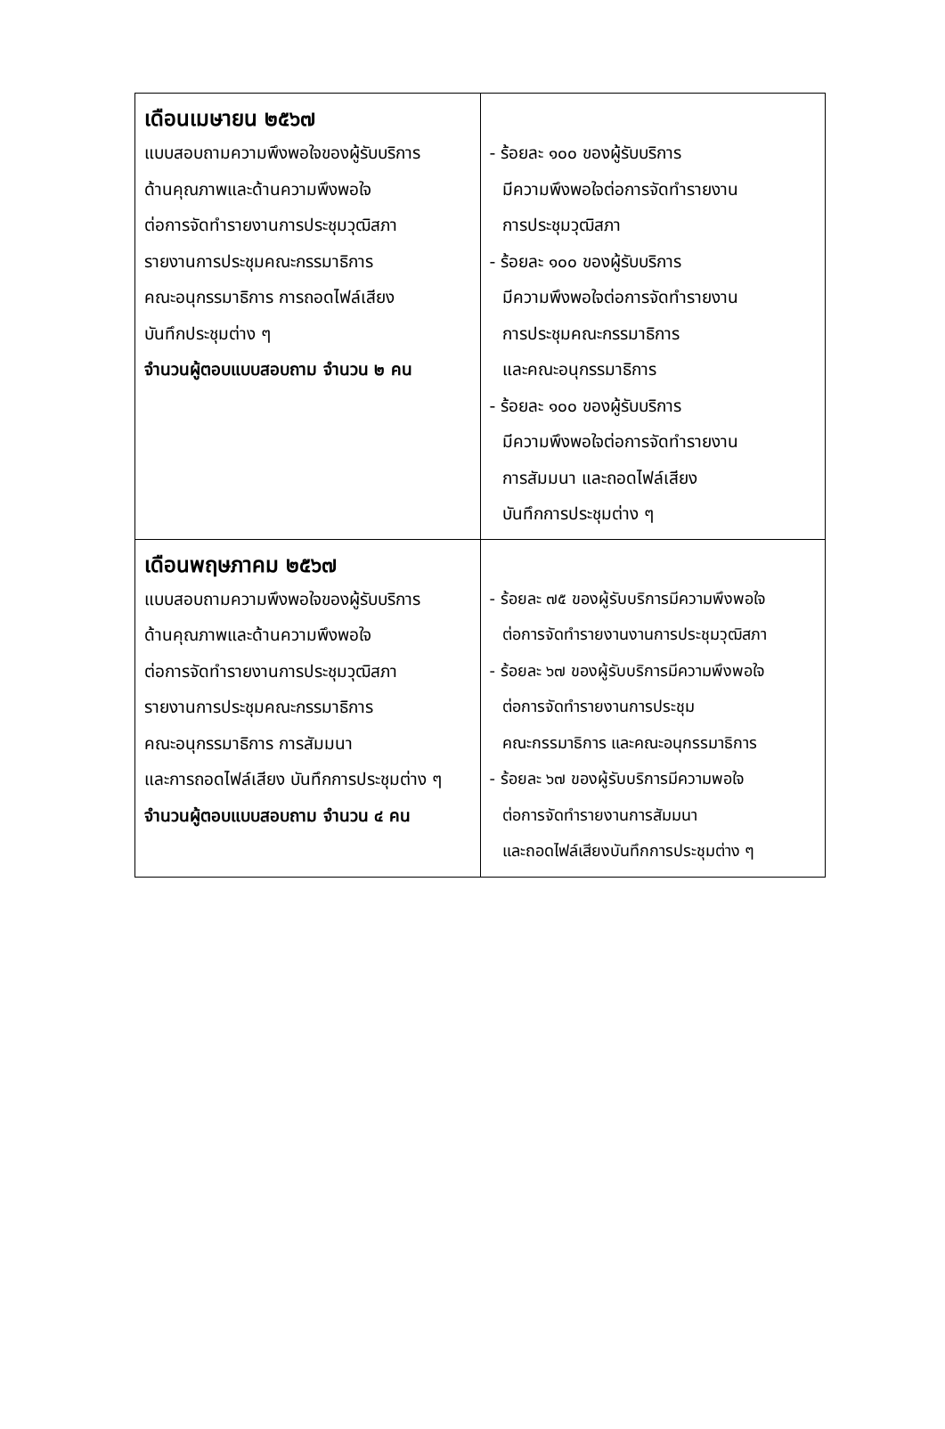| เดือนเมษายน ๒๕๖๗ แบบสอบถามความพึงพอใจของผู้รับบริการ ด้านคุณภาพและด้านความพึงพอใจ ต่อการจัดทำรายงานการประชุมวุฒิสภา รายงานการประชุมคณะกรรมาธิการ คณะอนุกรรมาธิการ การถอดไฟล์เสียง บันทึกประชุมต่าง ๆ จำนวนผู้ตอบแบบสอบถาม จำนวน ๒ คน | - ร้อยละ ๑๐๐ ของผู้รับบริการ มีความพึงพอใจต่อการจัดทำรายงาน การประชุมวุฒิสภา - ร้อยละ ๑๐๐ ของผู้รับบริการ มีความพึงพอใจต่อการจัดทำรายงาน การประชุมคณะกรรมาธิการ และคณะอนุกรรมาธิการ - ร้อยละ ๑๐๐ ของผู้รับบริการ มีความพึงพอใจต่อการจัดทำรายงาน การสัมมนา และถอดไฟล์เสียง บันทึกการประชุมต่าง ๆ |
| เดือนพฤษภาคม ๒๕๖๗ แบบสอบถามความพึงพอใจของผู้รับบริการ ด้านคุณภาพและด้านความพึงพอใจ ต่อการจัดทำรายงานการประชุมวุฒิสภา รายงานการประชุมคณะกรรมาธิการ คณะอนุกรรมาธิการ การสัมมนา และการถอดไฟล์เสียง บันทึกการประชุมต่าง ๆ จำนวนผู้ตอบแบบสอบถาม จำนวน ๔ คน | - ร้อยละ ๗๕ ของผู้รับบริการมีความพึงพอใจ ต่อการจัดทำรายงานงานการประชุมวุฒิสภา - ร้อยละ ๖๗ ของผู้รับบริการมีความพึงพอใจ ต่อการจัดทำรายงานการประชุม คณะกรรมาธิการ และคณะอนุกรรมาธิการ - ร้อยละ ๖๗ ของผู้รับบริการมีความพอใจ ต่อการจัดทำรายงานการสัมมนา และถอดไฟล์เสียงบันทึกการประชุมต่าง ๆ |